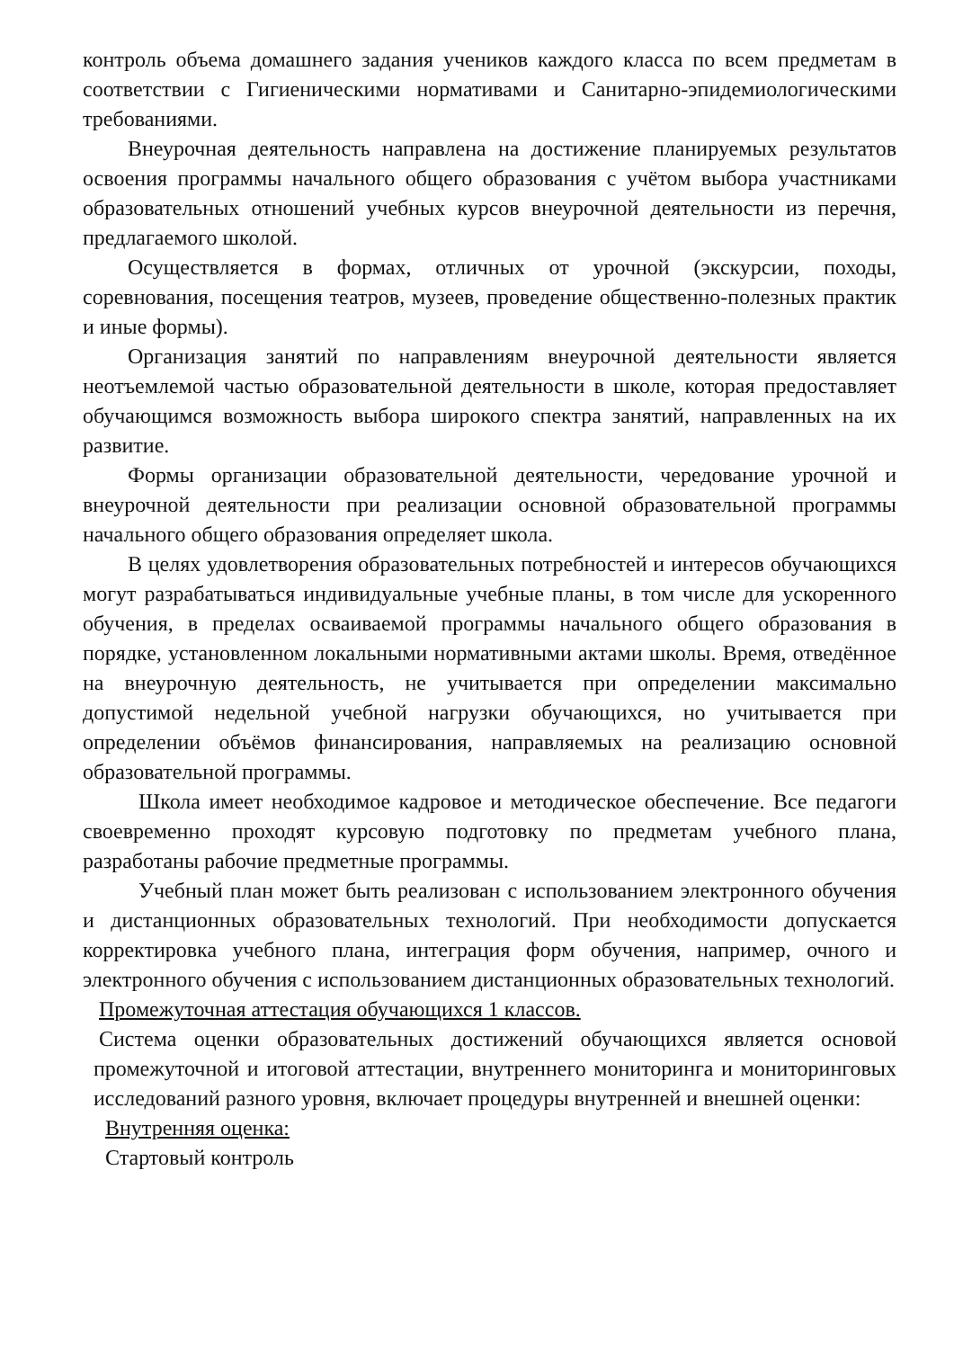контроль объема домашнего задания учеников каждого класса по всем предметам в соответствии с Гигиеническими нормативами и Санитарно-эпидемиологическими требованиями.
Внеурочная деятельность направлена на достижение планируемых результатов освоения программы начального общего образования с учётом выбора участниками образовательных отношений учебных курсов внеурочной деятельности из перечня, предлагаемого школой.
Осуществляется в формах, отличных от урочной (экскурсии, походы, соревнования, посещения театров, музеев, проведение общественно-полезных практик и иные формы).
Организация занятий по направлениям внеурочной деятельности является неотъемлемой частью образовательной деятельности в школе, которая предоставляет обучающимся возможность выбора широкого спектра занятий, направленных на их развитие.
Формы организации образовательной деятельности, чередование урочной и внеурочной деятельности при реализации основной образовательной программы начального общего образования определяет школа.
В целях удовлетворения образовательных потребностей и интересов обучающихся могут разрабатываться индивидуальные учебные планы, в том числе для ускоренного обучения, в пределах осваиваемой программы начального общего образования в порядке, установленном локальными нормативными актами школы. Время, отведённое на внеурочную деятельность, не учитывается при определении максимально допустимой недельной учебной нагрузки обучающихся, но учитывается при определении объёмов финансирования, направляемых на реализацию основной образовательной программы.
Школа имеет необходимое кадровое и методическое обеспечение. Все педагоги своевременно проходят курсовую подготовку по предметам учебного плана, разработаны рабочие предметные программы.
Учебный план может быть реализован с использованием электронного обучения и дистанционных образовательных технологий. При необходимости допускается корректировка учебного плана, интеграция форм обучения, например, очного и электронного обучения с использованием дистанционных образовательных технологий.
Промежуточная аттестация обучающихся 1 классов.
Система оценки образовательных достижений обучающихся является основой промежуточной и итоговой аттестации, внутреннего мониторинга и мониторинговых исследований разного уровня, включает процедуры внутренней и внешней оценки:
Внутренняя оценка:
Стартовый контроль